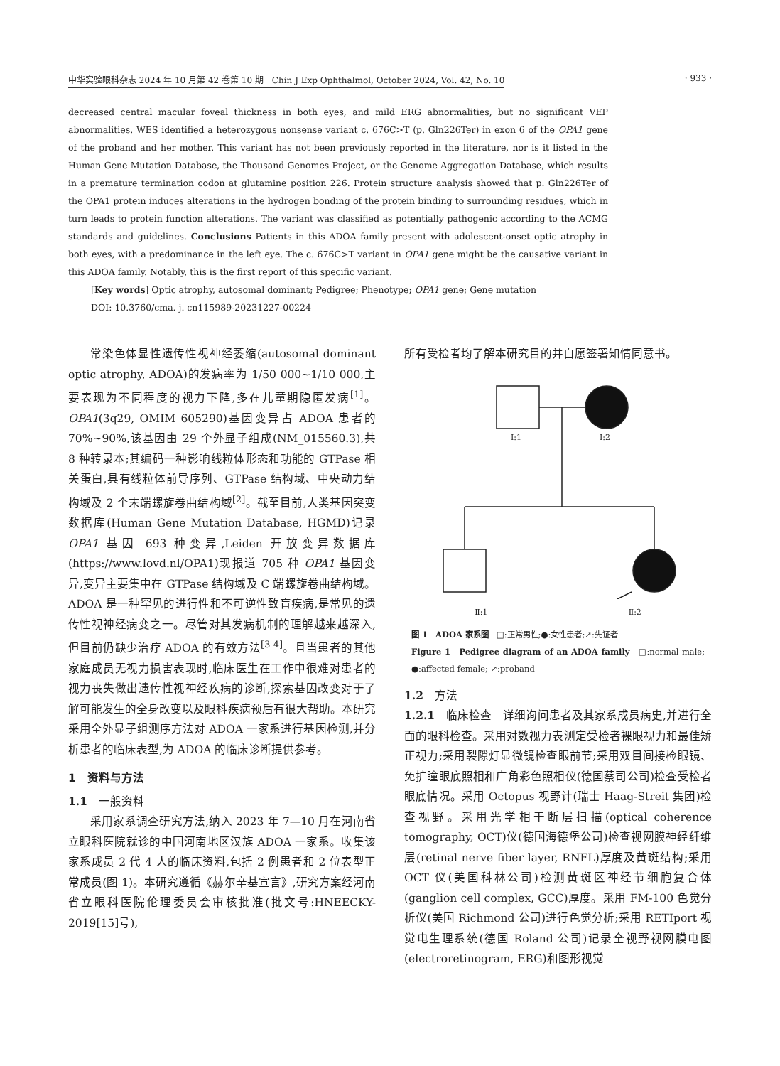中华实验眼科杂志 2024 年 10 月第 42 卷第 10 期　Chin J Exp Ophthalmol, October 2024, Vol. 42, No. 10 · 933 ·
decreased central macular foveal thickness in both eyes, and mild ERG abnormalities, but no significant VEP abnormalities. WES identified a heterozygous nonsense variant c. 676C>T (p. Gln226Ter) in exon 6 of the OPA1 gene of the proband and her mother. This variant has not been previously reported in the literature, nor is it listed in the Human Gene Mutation Database, the Thousand Genomes Project, or the Genome Aggregation Database, which results in a premature termination codon at glutamine position 226. Protein structure analysis showed that p. Gln226Ter of the OPA1 protein induces alterations in the hydrogen bonding of the protein binding to surrounding residues, which in turn leads to protein function alterations. The variant was classified as potentially pathogenic according to the ACMG standards and guidelines. Conclusions Patients in this ADOA family present with adolescent-onset optic atrophy in both eyes, with a predominance in the left eye. The c. 676C>T variant in OPA1 gene might be the causative variant in this ADOA family. Notably, this is the first report of this specific variant.
[Key words] Optic atrophy, autosomal dominant; Pedigree; Phenotype; OPA1 gene; Gene mutation
DOI: 10.3760/cma. j. cn115989-20231227-00224
常染色体显性遗传性视神经萎缩(autosomal dominant optic atrophy, ADOA)的发病率为 1/50 000~1/10 000,主要表现为不同程度的视力下降,多在儿童期隐匿发病<sup>[1]</sup>。OPA1(3q29, OMIM 605290)基因变异占 ADOA 患者的 70%~90%,该基因由 29 个外显子组成(NM_015560.3),共 8 种转录本;其编码一种影响线粒体形态和功能的 GTPase 相关蛋白,具有线粒体前导序列、GTPase 结构域、中央动力结构域及 2 个末端螺旋卷曲结构域<sup>[2]</sup>。截至目前,人类基因突变数据库(Human Gene Mutation Database, HGMD)记录 OPA1 基因 693 种变异,Leiden 开放变异数据库(https://www.lovd.nl/OPA1)现报道 705 种 OPA1 基因变异,变异主要集中在 GTPase 结构域及 C 端螺旋卷曲结构域。ADOA 是一种罕见的进行性和不可逆性致盲疾病,是常见的遗传性视神经病变之一。尽管对其发病机制的理解越来越深入,但目前仍缺少治疗 ADOA 的有效方法<sup>[3-4]</sup>。且当患者的其他家庭成员无视力损害表现时,临床医生在工作中很难对患者的视力丧失做出遗传性视神经疾病的诊断,探索基因改变对于了解可能发生的全身改变以及眼科疾病预后有很大帮助。本研究采用全外显子组测序方法对 ADOA 一家系进行基因检测,并分析患者的临床表型,为 ADOA 的临床诊断提供参考。
1　资料与方法
1.1　一般资料
采用家系调查研究方法,纳入 2023 年 7—10 月在河南省立眼科医院就诊的中国河南地区汉族 ADOA 一家系。收集该家系成员 2 代 4 人的临床资料,包括 2 例患者和 2 位表型正常成员(图 1)。本研究遵循《赫尔辛基宣言》,研究方案经河南省立眼科医院伦理委员会审核批准(批文号:HNEECKY-2019[15]号),
所有受检者均了解本研究目的并自愿签署知情同意书。
Ⅰ:1
Ⅰ:2
Ⅱ:1 Ⅱ:2
图 1　ADOA 家系图　□:正常男性;●:女性患者;↗:先证者
Figure 1　Pedigree diagram of an ADOA family　□:normal male; ●:affected female; ↗:proband
1.2　方法
1.2.1　临床检查　详细询问患者及其家系成员病史,并进行全面的眼科检查。采用对数视力表测定受检者裸眼视力和最佳矫正视力;采用裂隙灯显微镜检查眼前节;采用双目间接检眼镜、免扩瞳眼底照相和广角彩色照相仪(德国蔡司公司)检查受检者眼底情况。采用 Octopus 视野计(瑞士 Haag-Streit 集团)检查视野。采用光学相干断层扫描(optical coherence tomography, OCT)仪(德国海德堡公司)检查视网膜神经纤维层(retinal nerve fiber layer, RNFL)厚度及黄斑结构;采用 OCT 仪(美国科林公司)检测黄斑区神经节细胞复合体(ganglion cell complex, GCC)厚度。采用 FM-100 色觉分析仪(美国 Richmond 公司)进行色觉分析;采用 RETIport 视觉电生理系统(德国 Roland 公司)记录全视野视网膜电图(electroretinogram, ERG)和图形视觉